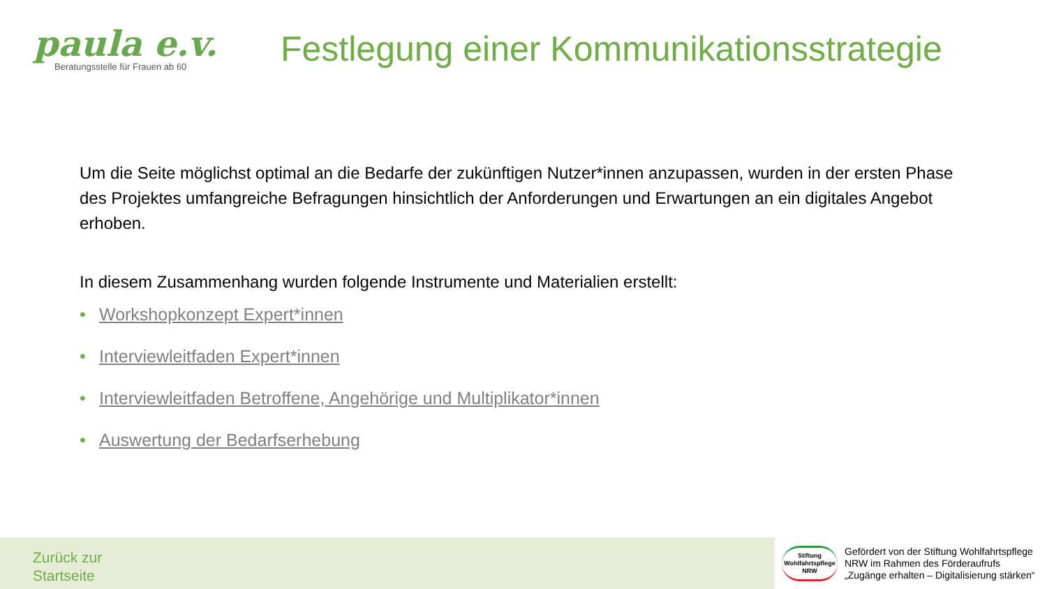paula e.v.
Beratungsstelle für Frauen ab 60
Festlegung einer Kommunikationsstrategie
Um die Seite möglichst optimal an die Bedarfe der zukünftigen Nutzer*innen anzupassen, wurden in der ersten Phase des Projektes umfangreiche Befragungen hinsichtlich der Anforderungen und Erwartungen an ein digitales Angebot erhoben.
In diesem Zusammenhang wurden folgende Instrumente und Materialien erstellt:
• Workshopkonzept Expert*innen
• Interviewleitfaden Expert*innen
• Interviewleitfaden Betroffene, Angehörige und Multiplikator*innen
• Auswertung der Bedarfserhebung
Zurück zur
Startseite
Stiftung
Wohlfahrtspflege
NRW
Gefördert von der Stiftung Wohlfahrtspflege
NRW im Rahmen des Förderaufrufs
„Zugänge erhalten – Digitalisierung stärken“